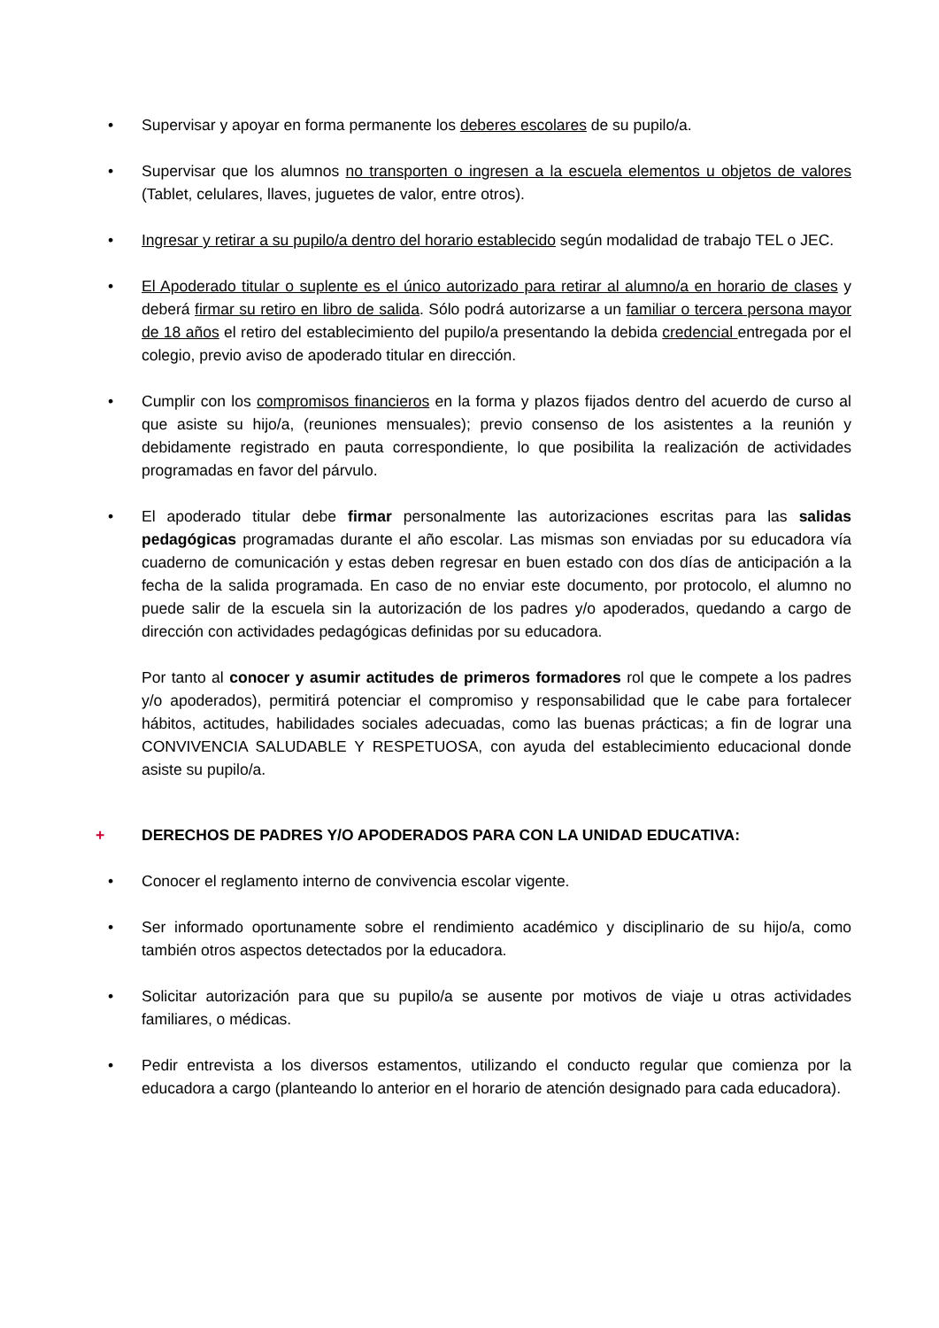• Supervisar y apoyar en forma permanente los deberes escolares de su pupilo/a.
• Supervisar que los alumnos no transporten o ingresen a la escuela elementos u objetos de valores (Tablet, celulares, llaves, juguetes de valor, entre otros).
• Ingresar y retirar a su pupilo/a dentro del horario establecido según modalidad de trabajo TEL o JEC.
• El Apoderado titular o suplente es el único autorizado para retirar al alumno/a en horario de clases y deberá firmar su retiro en libro de salida. Sólo podrá autorizarse a un familiar o tercera persona mayor de 18 años el retiro del establecimiento del pupilo/a presentando la debida credencial entregada por el colegio, previo aviso de apoderado titular en dirección.
• Cumplir con los compromisos financieros en la forma y plazos fijados dentro del acuerdo de curso al que asiste su hijo/a, (reuniones mensuales); previo consenso de los asistentes a la reunión y debidamente registrado en pauta correspondiente, lo que posibilita la realización de actividades programadas en favor del párvulo.
• El apoderado titular debe firmar personalmente las autorizaciones escritas para las salidas pedagógicas programadas durante el año escolar. Las mismas son enviadas por su educadora vía cuaderno de comunicación y estas deben regresar en buen estado con dos días de anticipación a la fecha de la salida programada. En caso de no enviar este documento, por protocolo, el alumno no puede salir de la escuela sin la autorización de los padres y/o apoderados, quedando a cargo de dirección con actividades pedagógicas definidas por su educadora.
Por tanto al conocer y asumir actitudes de primeros formadores rol que le compete a los padres y/o apoderados), permitirá potenciar el compromiso y responsabilidad que le cabe para fortalecer hábitos, actitudes, habilidades sociales adecuadas, como las buenas prácticas; a fin de lograr una CONVIVENCIA SALUDABLE Y RESPETUOSA, con ayuda del establecimiento educacional donde asiste su pupilo/a.
+ DERECHOS DE PADRES Y/O APODERADOS PARA CON LA UNIDAD EDUCATIVA:
• Conocer el reglamento interno de convivencia escolar vigente.
• Ser informado oportunamente sobre el rendimiento académico y disciplinario de su hijo/a, como también otros aspectos detectados por la educadora.
• Solicitar autorización para que su pupilo/a se ausente por motivos de viaje u otras actividades familiares, o médicas.
• Pedir entrevista a los diversos estamentos, utilizando el conducto regular que comienza por la educadora a cargo (planteando lo anterior en el horario de atención designado para cada educadora).